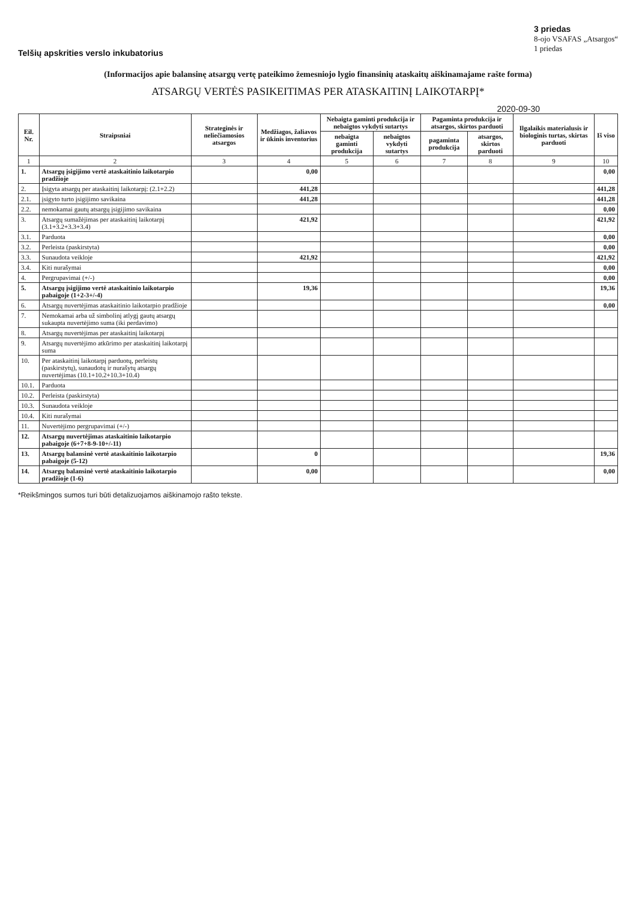Telšių apskrities verslo inkubatorius
3 priedas
8-ojo VSAFAS „Atsargos“
1 priedas
(Informacijos apie balansinę atsargų vertę pateikimo žemesniojo lygio finansinių ataskaitų aiškinamajame rašte forma)
ATSARGŲ VERTĖS PASIKEITIMAS PER ATASKAITINĮ LAIKOTARPĮ*
2020-09-30
| Eil. Nr. | Straipsniai | Strateginės ir neliečiamosios atsargos | Medžiagos, žaliavos ir ūkinis inventorius | Nebaigta gaminti produkcija ir nebaigtos vykdyti sutartys | | Pagaminta produkcija ir atsargos, skirtos parduoti | | Ilgalaikis materialusis ir biologinis turtas, skirtas parduoti | Iš viso |
| --- | --- | --- | --- | --- | --- | --- | --- | --- | --- |
| | | | | nebaigta gaminti produkcija | nebaigtos vykdyti sutartys | pagaminta produkcija | atsargos, skirtos parduoti | | |
| 1 | 2 | 3 | 4 | 5 | 6 | 7 | 8 | 9 | 10 |
| 1. | Atsargų įsigijimo vertė ataskaitinio laikotarpio pradžioje | | 0,00 | | | | | | 0,00 |
| 2. | Įsigyta atsargų per ataskaitinį laikotarpį: (2.1+2.2) | | 441,28 | | | | | | 441,28 |
| 2.1. | įsigyto turto įsigijimo savikaina | | 441,28 | | | | | | 441,28 |
| 2.2. | nemokamai gautų atsargų įsigijimo savikaina | | | | | | | | 0,00 |
| 3. | Atsargų sumažėjimas per ataskaitinį laikotarpį (3.1+3.2+3.3+3.4) | | 421,92 | | | | | | 421,92 |
| 3.1. | Parduota | | | | | | | | 0,00 |
| 3.2. | Perleista (paskirstyta) | | | | | | | | 0,00 |
| 3.3. | Sunaudota veikloje | | 421,92 | | | | | | 421,92 |
| 3.4. | Kiti nurašymai | | | | | | | | 0,00 |
| 4. | Pergrupavimai (+/-) | | | | | | | | 0,00 |
| 5. | Atsargų įsigijimo vertė ataskaitinio laikotarpio pabaigoje (1+2-3+/-4) | | 19,36 | | | | | | 19,36 |
| 6. | Atsargų nuvertėjimas ataskaitinio laikotarpio pradžioje | | | | | | | | 0,00 |
| 7. | Nemokamai arba už simbolinį atlygį gautų atsargų sukaupta nuvertėjimo suma (iki perdavimo) | | | | | | | | |
| 8. | Atsargų nuvertėjimas per ataskaitinį laikotarpį | | | | | | | | |
| 9. | Atsargų nuvertėjimo atkūrimo per ataskaitinį laikotarpį suma | | | | | | | | |
| 10. | Per ataskaitinį laikotarpį parduotų, perleistų (paskirstytų), sunaudotų ir nurašytų atsargų nuvertėjimas (10.1+10.2+10.3+10.4) | | | | | | | | |
| 10.1. | Parduota | | | | | | | | |
| 10.2. | Perleista (paskirstyta) | | | | | | | | |
| 10.3. | Sunaudota veikloje | | | | | | | | |
| 10.4. | Kiti nurašymai | | | | | | | | |
| 11. | Nuvertėjimo pergrupavimai (+/-) | | | | | | | | |
| 12. | Atsargų nuvertėjimas ataskaitinio laikotarpio pabaigoje (6+7+8-9-10+/-11) | | | | | | | | |
| 13. | Atsargų balansinė vertė ataskaitinio laikotarpio pabaigoje (5-12) | | 0 | | | | | | 19,36 |
| 14. | Atsargų balansinė vertė ataskaitinio laikotarpio pradžioje (1-6) | | 0,00 | | | | | | 0,00 |
*Reikšmingos sumos turi būti detalizuojamos aiškinamojo rašto tekste.